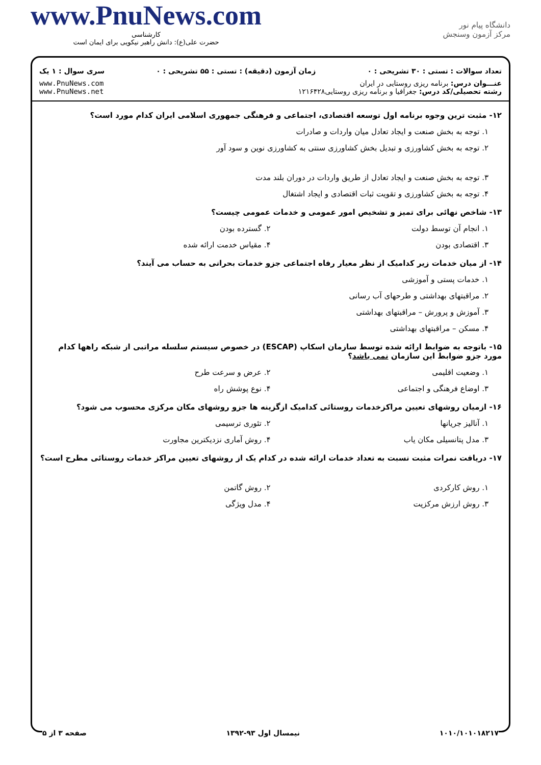www.PnuNews.com
کارشناسی
حضرت علی(ع): دانش راهبر نیکویی برای ایمان است
دانشگاه پیام نور
مرکز آزمون وسنجش
تعداد سوالات : تستی : ۳۰ تشریحی : ۰ زمان آزمون (دقیقه) : تستی : ۵۵ تشریحی : ۰ سری سوال : ۱ یک
عنـــوان درس: برنامه ریزی روستایی در ایران
رشته تحصیلی/کد درس: جغرافیا و برنامه ریزی روستایی۱۲۱۶۴۲۸
www.PnuNews.com
www.PnuNews.net
۱۲- مثبت ترین وجوه برنامه اول توسعه اقتصادی، اجتماعی و فرهنگی جمهوری اسلامی ایران کدام مورد است؟
۱. توجه به بخش صنعت و ایجاد تعادل میان واردات و صادرات
۲. توجه به بخش کشاورزی و تبدیل بخش کشاورزی سنتی به کشاورزی نوین و سود آور
۳. توجه به بخش صنعت و ایجاد تعادل از طریق واردات در دوران بلند مدت
۴. توجه به بخش کشاورزی و تقویت ثبات اقتصادی و ایجاد اشتغال
۱۳- شاخص نهائی برای تمیز و تشخیص امور عمومی و خدمات عمومی چیست؟
۱. انجام آن توسط دولت ۲. گسترده بودن
۳. اقتصادی بودن ۴. مقیاس خدمت ارائه شده
۱۴- از میان خدمات زیر کدامیک از نظر معیار رفاه اجتماعی جزو خدمات بحرانی به حساب می آیند؟
۱. خدمات پستی و آموزشی
۲. مراقبتهای بهداشتی و طرحهای آب رسانی
۳. آموزش و پرورش – مراقبتهای بهداشتی
۴. مسکن – مراقبتهای بهداشتی
۱۵- باتوجه به ضوابط ارائه شده توسط سازمان اسکاپ (ESCAP) در خصوص سیستم سلسله مراتبی از شبکه راهها کدام مورد جزو ضوابط این سازمان نمی باشد؟
۱. وضعیت اقلیمی ۲. عرض و سرعت طرح
۳. اوضاع فرهنگی و اجتماعی ۴. نوع پوشش راه
۱۶- ازمیان روشهای تعیین مراکزخدمات روستائی کدامیک ازگزینه ها جزو روشهای مکان مرکزی محسوب می شود؟
۱. آنالیز جریانها ۲. تئوری ترسیمی
۳. مدل پتانسیلی مکان یاب ۴. روش آماری نزدیکترین مجاورت
۱۷- دریافت نمرات مثبت نسبت به تعداد خدمات ارائه شده در کدام یک از روشهای تعیین مراکز خدمات روستائی مطرح است؟
۱. روش کارکردی ۲. روش گاتمن
۳. روش ارزش مرکزیت ۴. مدل ویژگی
۱۰۱۰/۱۰۱۰۱۸۲۱۷ نیمسال اول ۹۳-۱۳۹۲ صفحه ۳ از ۵